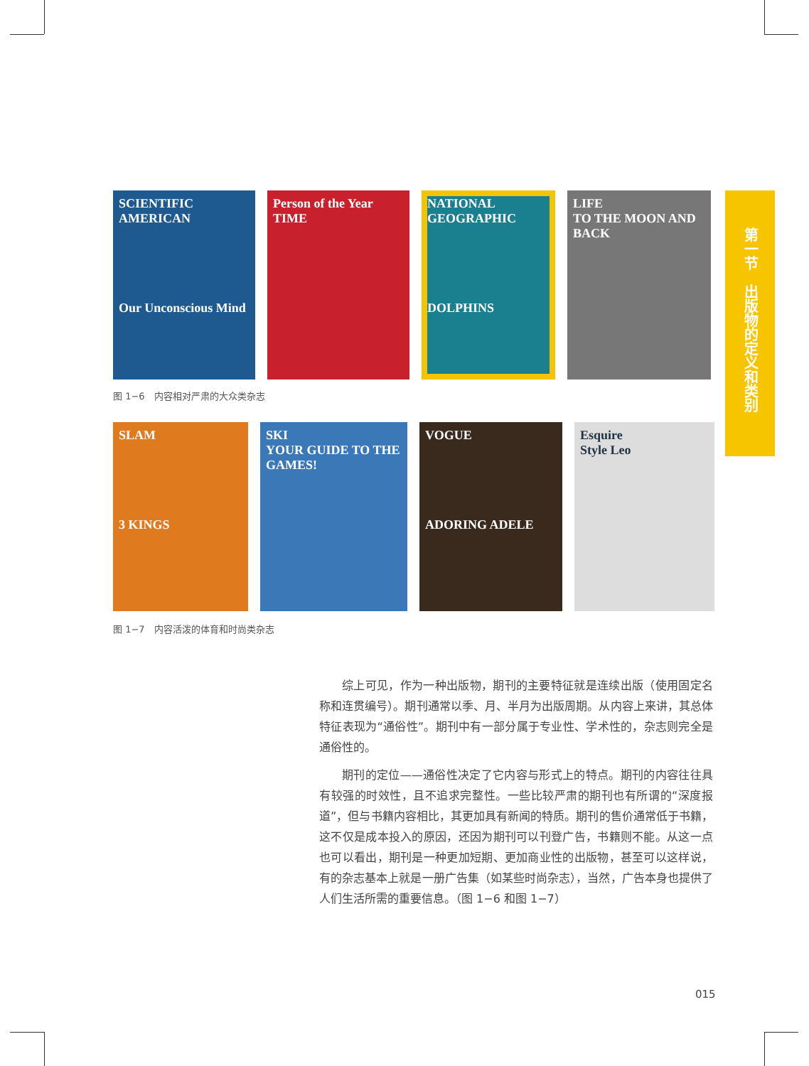SCIENTIFIC AMERICAN
Our Unconscious Mind
Person of the Year
TIME
NATIONAL GEOGRAPHIC
DOLPHINS
LIFE
TO THE MOON AND BACK
图 1−6　内容相对严肃的大众类杂志
SLAM
3 KINGS
SKI
YOUR GUIDE TO THE GAMES!
VOGUE
ADORING ADELE
Esquire
Style Leo
图 1−7　内容活泼的体育和时尚类杂志
第一节　出版物的定义和类别
综上可见，作为一种出版物，期刊的主要特征就是连续出版（使用固定名称和连贯编号）。期刊通常以季、月、半月为出版周期。从内容上来讲，其总体特征表现为“通俗性”。期刊中有一部分属于专业性、学术性的，杂志则完全是通俗性的。
期刊的定位——通俗性决定了它内容与形式上的特点。期刊的内容往往具有较强的时效性，且不追求完整性。一些比较严肃的期刊也有所谓的“深度报道”，但与书籍内容相比，其更加具有新闻的特质。期刊的售价通常低于书籍，这不仅是成本投入的原因，还因为期刊可以刊登广告，书籍则不能。从这一点也可以看出，期刊是一种更加短期、更加商业性的出版物，甚至可以这样说，有的杂志基本上就是一册广告集（如某些时尚杂志），当然，广告本身也提供了人们生活所需的重要信息。（图 1−6 和图 1−7）
015